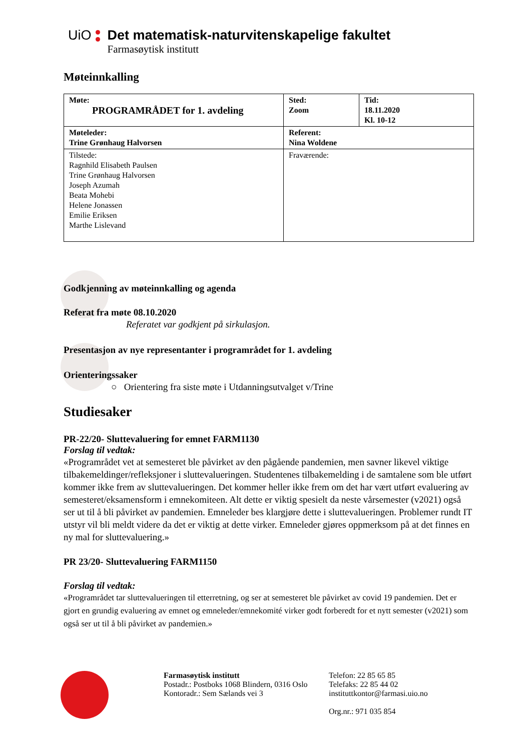UiO Det matematisk-naturvitenskapelige fakultet
Farmasøytisk institutt
Møteinnkalling
| Møte: PROGRAMRÅDET for 1. avdeling | Sted: Zoom | Tid: 18.11.2020 Kl. 10-12 |
| Møteleder: Trine Grønhaug Halvorsen | Referent: Nina Woldene | |
| Tilstede: Ragnhild Elisabeth Paulsen Trine Grønhaug Halvorsen Joseph Azumah Beata Mohebi Helene Jonassen Emilie Eriksen Marthe Lislevand | Fraværende: | |
Godkjenning av møteinnkalling og agenda
Referat fra møte 08.10.2020
Referatet var godkjent på sirkulasjon.
Presentasjon av nye representanter i programrådet for 1. avdeling
Orienteringssaker
○ Orientering fra siste møte i Utdanningsutvalget v/Trine
Studiesaker
PR-22/20- Sluttevaluering for emnet FARM1130
Forslag til vedtak:
«Programrådet vet at semesteret ble påvirket av den pågående pandemien, men savner likevel viktige tilbakemeldinger/refleksjoner i sluttevalueringen. Studentenes tilbakemelding i de samtalene som ble utført kommer ikke frem av sluttevalueringen. Det kommer heller ikke frem om det har vært utført evaluering av semesteret/eksamensform i emnekomiteen. Alt dette er viktig spesielt da neste vårsemester (v2021) også ser ut til å bli påvirket av pandemien. Emneleder bes klargjøre dette i sluttevalueringen. Problemer rundt IT utstyr vil bli meldt videre da det er viktig at dette virker. Emneleder gjøres oppmerksom på at det finnes en ny mal for sluttevaluering.»
PR 23/20- Sluttevaluering FARM1150
Forslag til vedtak:
«Programrådet tar sluttevalueringen til etterretning, og ser at semesteret ble påvirket av covid 19 pandemien. Det er gjort en grundig evaluering av emnet og emneleder/emnekomité virker godt forberedt for et nytt semester (v2021) som også ser ut til å bli påvirket av pandemien.»
Farmasøytisk institutt
Postadr.: Postboks 1068 Blindern, 0316 Oslo
Kontoradr.: Sem Sælands vei 3
Telefon: 22 85 65 85
Telefaks: 22 85 44 02
instituttkontor@farmasi.uio.no
Org.nr.: 971 035 854